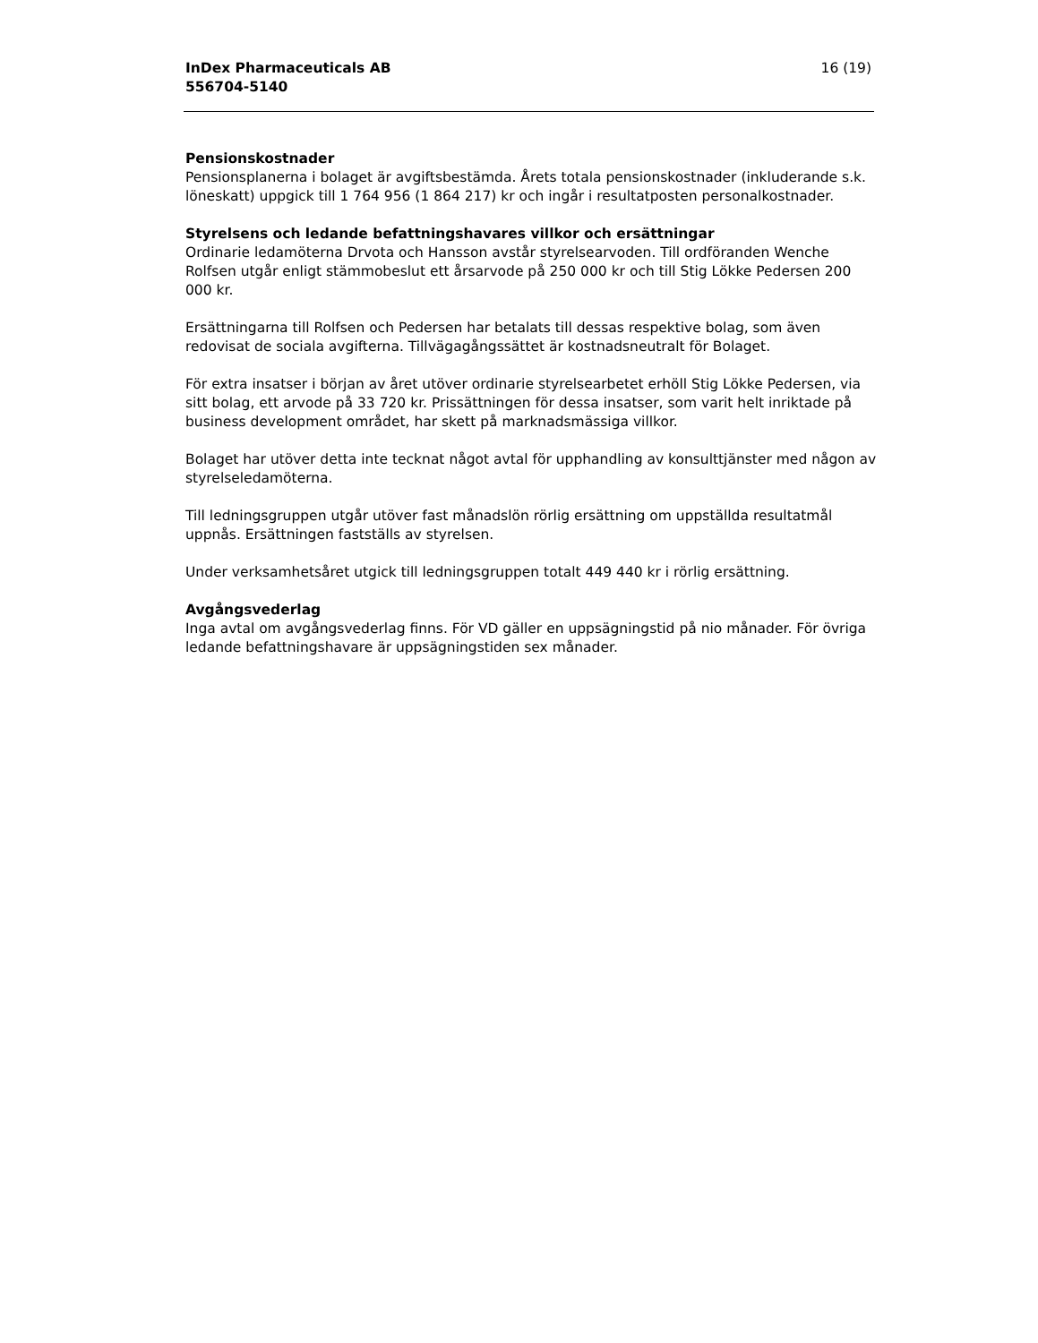InDex Pharmaceuticals AB
556704-5140
16 (19)
Pensionskostnader
Pensionsplanerna i bolaget är avgiftsbestämda. Årets totala pensionskostnader (inkluderande s.k. löneskatt) uppgick till 1 764 956 (1 864 217) kr och ingår i resultatposten personalkostnader.
Styrelsens och ledande befattningshavares villkor och ersättningar
Ordinarie ledamöterna Drvota och Hansson avstår styrelsearvoden. Till ordföranden Wenche Rolfsen utgår enligt stämmobeslut ett årsarvode på 250 000 kr och till Stig Lökke Pedersen 200 000 kr.
Ersättningarna till Rolfsen och Pedersen har betalats till dessas respektive bolag, som även redovisat de sociala avgifterna. Tillvägagångssättet är kostnadsneutralt för Bolaget.
För extra insatser i början av året utöver ordinarie styrelsearbetet erhöll Stig Lökke Pedersen, via sitt bolag, ett arvode på 33 720 kr. Prissättningen för dessa insatser, som varit helt inriktade på business development området, har skett på marknadsmässiga villkor.
Bolaget har utöver detta inte tecknat något avtal för upphandling av konsulttjänster med någon av styrelseledamöterna.
Till ledningsgruppen utgår utöver fast månadslön rörlig ersättning om uppställda resultatmål uppnås. Ersättningen fastställs av styrelsen.
Under verksamhetsåret utgick till ledningsgruppen totalt 449 440 kr i rörlig ersättning.
Avgångsvederlag
Inga avtal om avgångsvederlag finns. För VD gäller en uppsägningstid på nio månader. För övriga ledande befattningshavare är uppsägningstiden sex månader.